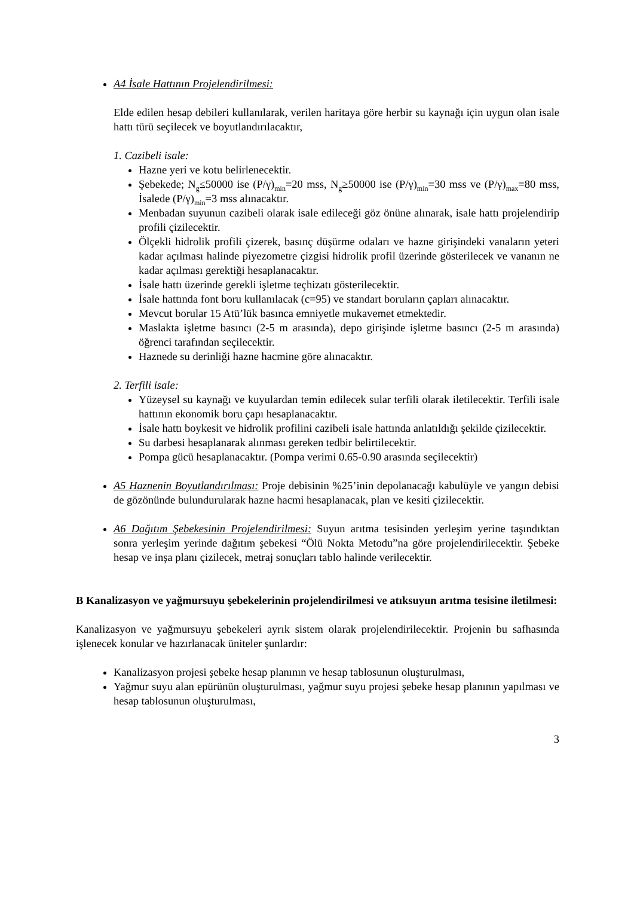A4 İsale Hattının Projelendirilmesi:
Elde edilen hesap debileri kullanılarak, verilen haritaya göre herbir su kaynağı için uygun olan isale hattı türü seçilecek ve boyutlandırılacaktır,
1. Cazibeli isale:
Hazne yeri ve kotu belirlenecektir.
Şebekede; N<sub>g</sub>≤50000 ise (P/γ)<sub>min</sub>=20 mss, N<sub>g</sub>≥50000 ise (P/γ)<sub>min</sub>=30 mss ve (P/γ)<sub>max</sub>=80 mss, İsalede (P/γ)<sub>min</sub>=3 mss alınacaktır.
Menbadan suyunun cazibeli olarak isale edileceği göz önüne alınarak, isale hattı projelendirip profili çizilecektir.
Ölçekli hidrolik profili çizerek, basınç düşürme odaları ve hazne girişindeki vanaların yeteri kadar açılması halinde piyezometre çizgisi hidrolik profil üzerinde gösterilecek ve vananın ne kadar açılması gerektiği hesaplanacaktır.
İsale hattı üzerinde gerekli işletme teçhizatı gösterilecektir.
İsale hattında font boru kullanılacak (c=95) ve standart boruların çapları alınacaktır.
Mevcut borular 15 Atü’lük basınca emniyetle mukavemet etmektedir.
Maslakta işletme basıncı (2-5 m arasında), depo girişinde işletme basıncı (2-5 m arasında) öğrenci tarafından seçilecektir.
Haznede su derinliği hazne hacmine göre alınacaktır.
2. Terfili isale:
Yüzeysel su kaynağı ve kuyulardan temin edilecek sular terfili olarak iletilecektir. Terfili isale hattının ekonomik boru çapı hesaplanacaktır.
İsale hattı boykesit ve hidrolik profilini cazibeli isale hattında anlatıldığı şekilde çizilecektir.
Su darbesi hesaplanarak alınması gereken tedbir belirtilecektir.
Pompa gücü hesaplanacaktır. (Pompa verimi 0.65-0.90 arasında seçilecektir)
A5 Haznenin Boyutlandırılması: Proje debisinin %25’inin depolanacağı kabulüyle ve yangın debisi de gözönünde bulundurularak hazne hacmi hesaplanacak, plan ve kesiti çizilecektir.
A6 Dağıtım Şebekesinin Projelendirilmesi: Suyun arıtma tesisinden yerleşim yerine taşındıktan sonra yerleşim yerinde dağıtım şebekesi “Ölü Nokta Metodu”na göre projelendirilecektir. Şebeke hesap ve inşa planı çizilecek, metraj sonuçları tablo halinde verilecektir.
B Kanalizasyon ve yağmursuyu şebekelerinin projelendirilmesi ve atıksuyun arıtma tesisine iletilmesi:
Kanalizasyon ve yağmursuyu şebekeleri ayrık sistem olarak projelendirilecektir. Projenin bu safhasında işlenecek konular ve hazırlanacak üniteler şunlardır:
Kanalizasyon projesi şebeke hesap planının ve hesap tablosunun oluşturulması,
Yağmur suyu alan epürünün oluşturulması, yağmur suyu projesi şebeke hesap planının yapılması ve hesap tablosunun oluşturulması,
3